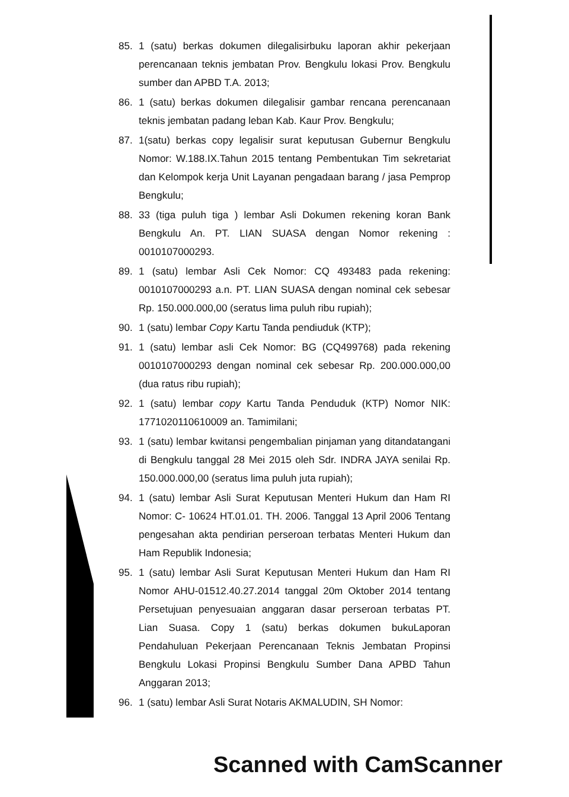85. 1 (satu) berkas dokumen dilegalisirbuku laporan akhir pekerjaan perencanaan teknis jembatan Prov. Bengkulu lokasi Prov. Bengkulu sumber dan APBD T.A. 2013;
86. 1 (satu) berkas dokumen dilegalisir gambar rencana perencanaan teknis jembatan padang leban Kab. Kaur Prov. Bengkulu;
87. 1(satu) berkas copy legalisir surat keputusan Gubernur Bengkulu Nomor: W.188.IX.Tahun 2015 tentang Pembentukan Tim sekretariat dan Kelompok kerja Unit Layanan pengadaan barang / jasa Pemprop Bengkulu;
88. 33 (tiga puluh tiga ) lembar Asli Dokumen rekening koran Bank Bengkulu An. PT. LIAN SUASA dengan Nomor rekening : 0010107000293.
89. 1 (satu) lembar Asli Cek Nomor: CQ 493483 pada rekening: 0010107000293 a.n. PT. LIAN SUASA dengan nominal cek sebesar Rp. 150.000.000,00 (seratus lima puluh ribu rupiah);
90. 1 (satu) lembar Copy Kartu Tanda pendiuduk (KTP);
91. 1 (satu) lembar asli Cek Nomor: BG (CQ499768) pada rekening 0010107000293 dengan nominal cek sebesar Rp. 200.000.000,00 (dua ratus ribu rupiah);
92. 1 (satu) lembar copy Kartu Tanda Penduduk (KTP) Nomor NIK: 1771020110610009 an. Tamimilani;
93. 1 (satu) lembar kwitansi pengembalian pinjaman yang ditandatangani di Bengkulu tanggal 28 Mei 2015 oleh Sdr. INDRA JAYA senilai Rp. 150.000.000,00 (seratus lima puluh juta rupiah);
94. 1 (satu) lembar Asli Surat Keputusan Menteri Hukum dan Ham RI Nomor: C- 10624 HT.01.01. TH. 2006. Tanggal 13 April 2006 Tentang pengesahan akta pendirian perseroan terbatas Menteri Hukum dan Ham Republik Indonesia;
95. 1 (satu) lembar Asli Surat Keputusan Menteri Hukum dan Ham RI Nomor AHU-01512.40.27.2014 tanggal 20m Oktober 2014 tentang Persetujuan penyesuaian anggaran dasar perseroan terbatas PT. Lian Suasa. Copy 1 (satu) berkas dokumen bukuLaporan Pendahuluan Pekerjaan Perencanaan Teknis Jembatan Propinsi Bengkulu Lokasi Propinsi Bengkulu Sumber Dana APBD Tahun Anggaran 2013;
96. 1 (satu) lembar Asli Surat Notaris AKMALUDIN, SH Nomor:
Scanned with CamScanner